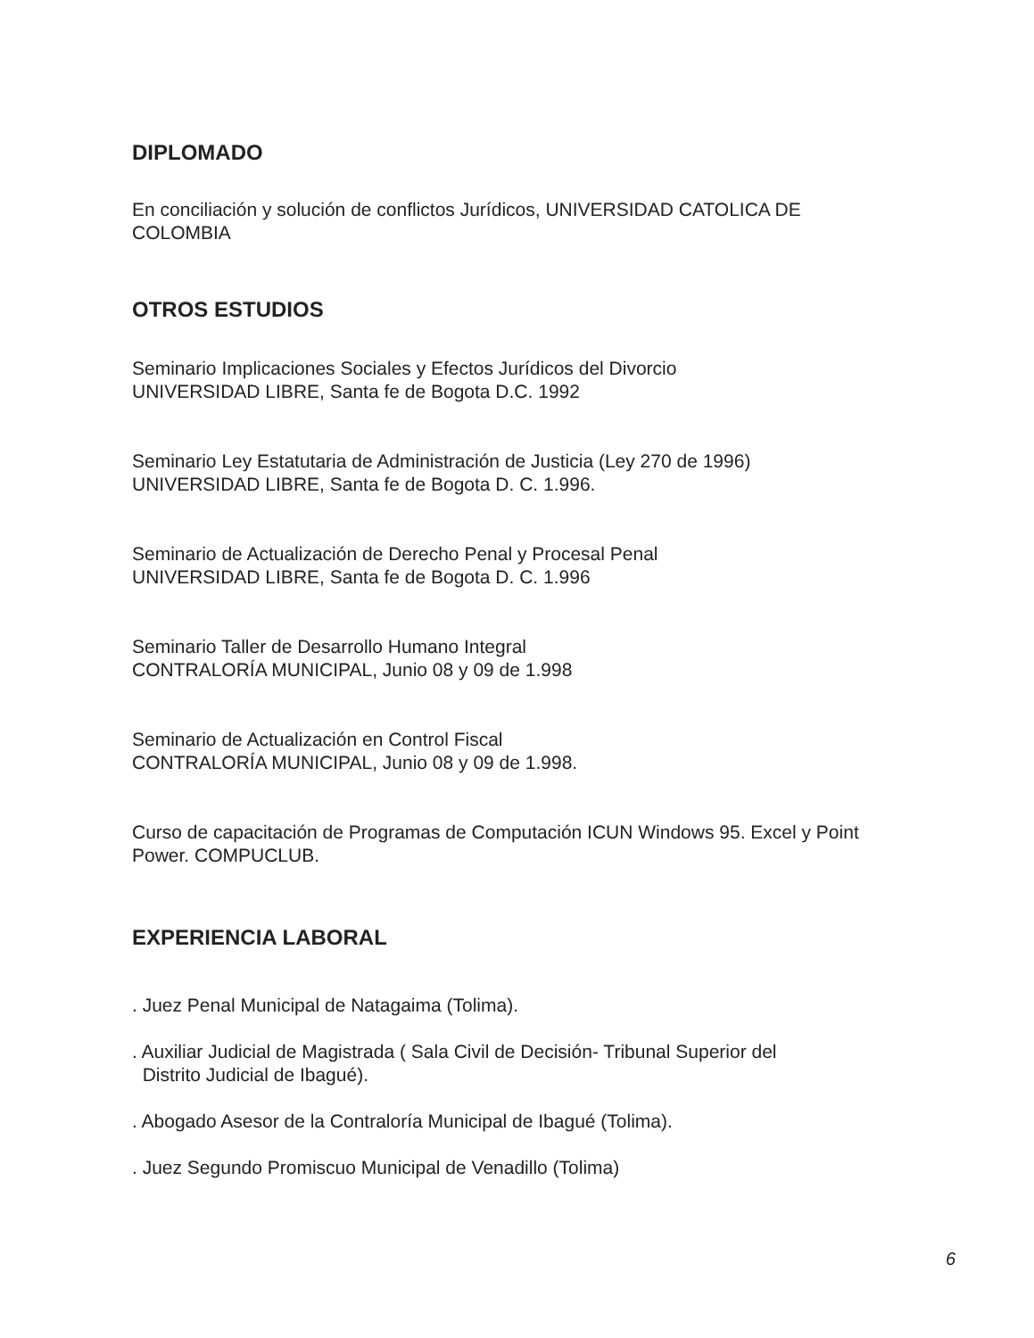DIPLOMADO
En conciliación y solución de conflictos Jurídicos, UNIVERSIDAD CATOLICA DE COLOMBIA
OTROS ESTUDIOS
Seminario Implicaciones Sociales y Efectos Jurídicos del Divorcio
UNIVERSIDAD LIBRE, Santa fe de Bogota D.C. 1992
Seminario Ley Estatutaria de Administración de Justicia (Ley 270 de 1996)
UNIVERSIDAD LIBRE, Santa fe de Bogota D. C. 1.996.
Seminario de Actualización de Derecho Penal y Procesal Penal
UNIVERSIDAD LIBRE, Santa fe de Bogota D. C. 1.996
Seminario Taller de Desarrollo Humano Integral
CONTRALORÍA MUNICIPAL, Junio 08 y 09 de 1.998
Seminario de Actualización en Control Fiscal
CONTRALORÍA MUNICIPAL, Junio 08 y 09 de 1.998.
Curso de capacitación de Programas de Computación ICUN Windows 95. Excel y Point Power. COMPUCLUB.
EXPERIENCIA LABORAL
. Juez Penal Municipal de Natagaima (Tolima).
. Auxiliar Judicial de Magistrada ( Sala Civil de Decisión- Tribunal Superior del
Distrito Judicial de Ibagué).
. Abogado Asesor de la Contraloría Municipal de Ibagué (Tolima).
. Juez Segundo Promiscuo Municipal de Venadillo (Tolima)
6